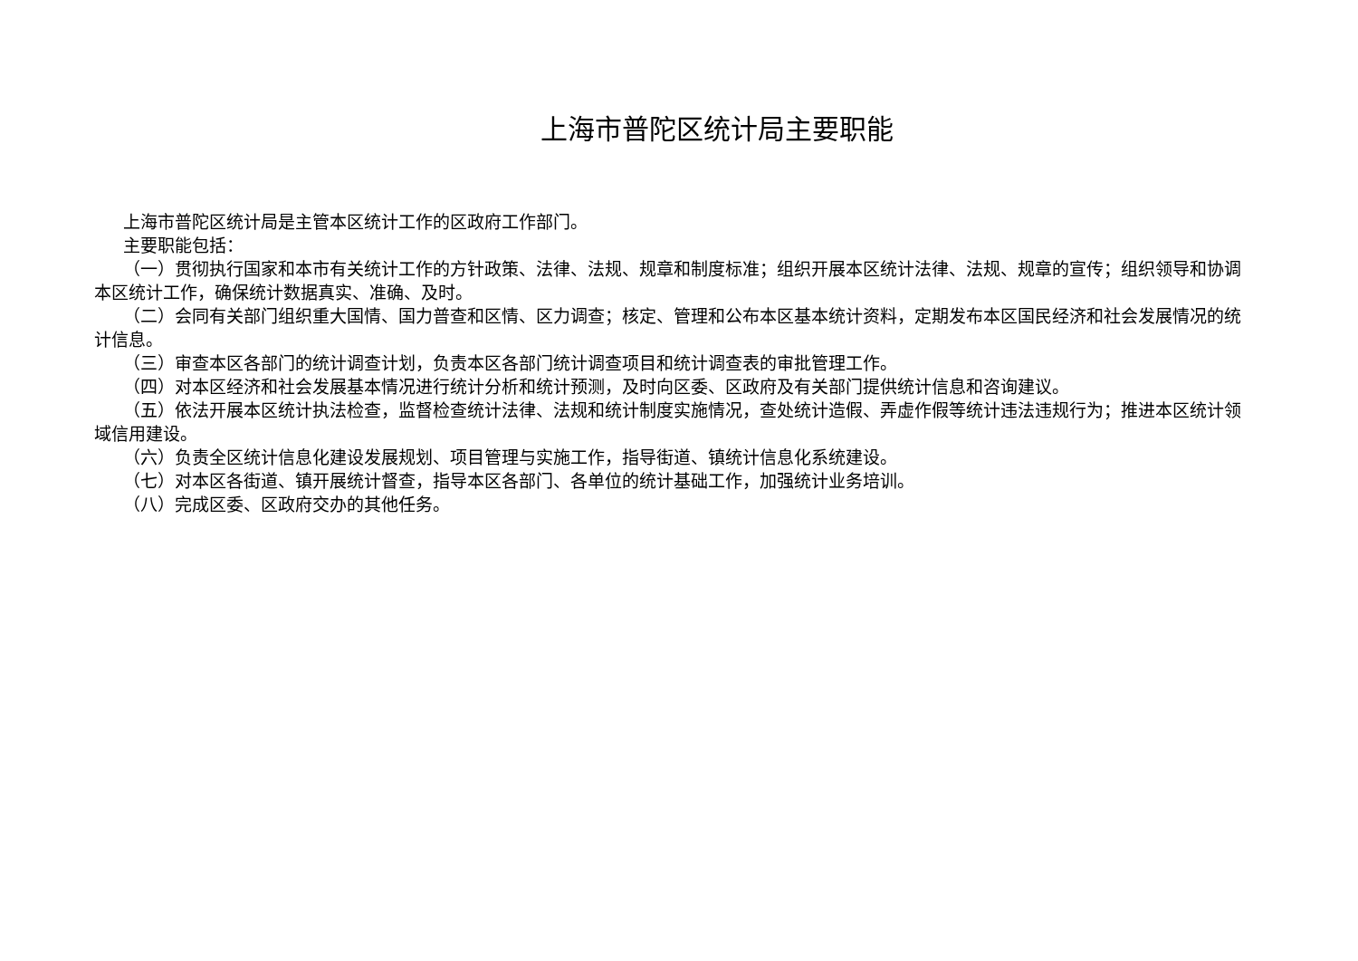上海市普陀区统计局主要职能
上海市普陀区统计局是主管本区统计工作的区政府工作部门。
主要职能包括：
（一）贯彻执行国家和本市有关统计工作的方针政策、法律、法规、规章和制度标准；组织开展本区统计法律、法规、规章的宣传；组织领导和协调本区统计工作，确保统计数据真实、准确、及时。
（二）会同有关部门组织重大国情、国力普查和区情、区力调查；核定、管理和公布本区基本统计资料，定期发布本区国民经济和社会发展情况的统计信息。
（三）审查本区各部门的统计调查计划，负责本区各部门统计调查项目和统计调查表的审批管理工作。
（四）对本区经济和社会发展基本情况进行统计分析和统计预测，及时向区委、区政府及有关部门提供统计信息和咨询建议。
（五）依法开展本区统计执法检查，监督检查统计法律、法规和统计制度实施情况，查处统计造假、弄虚作假等统计违法违规行为；推进本区统计领域信用建设。
（六）负责全区统计信息化建设发展规划、项目管理与实施工作，指导街道、镇统计信息化系统建设。
（七）对本区各街道、镇开展统计督查，指导本区各部门、各单位的统计基础工作，加强统计业务培训。
（八）完成区委、区政府交办的其他任务。